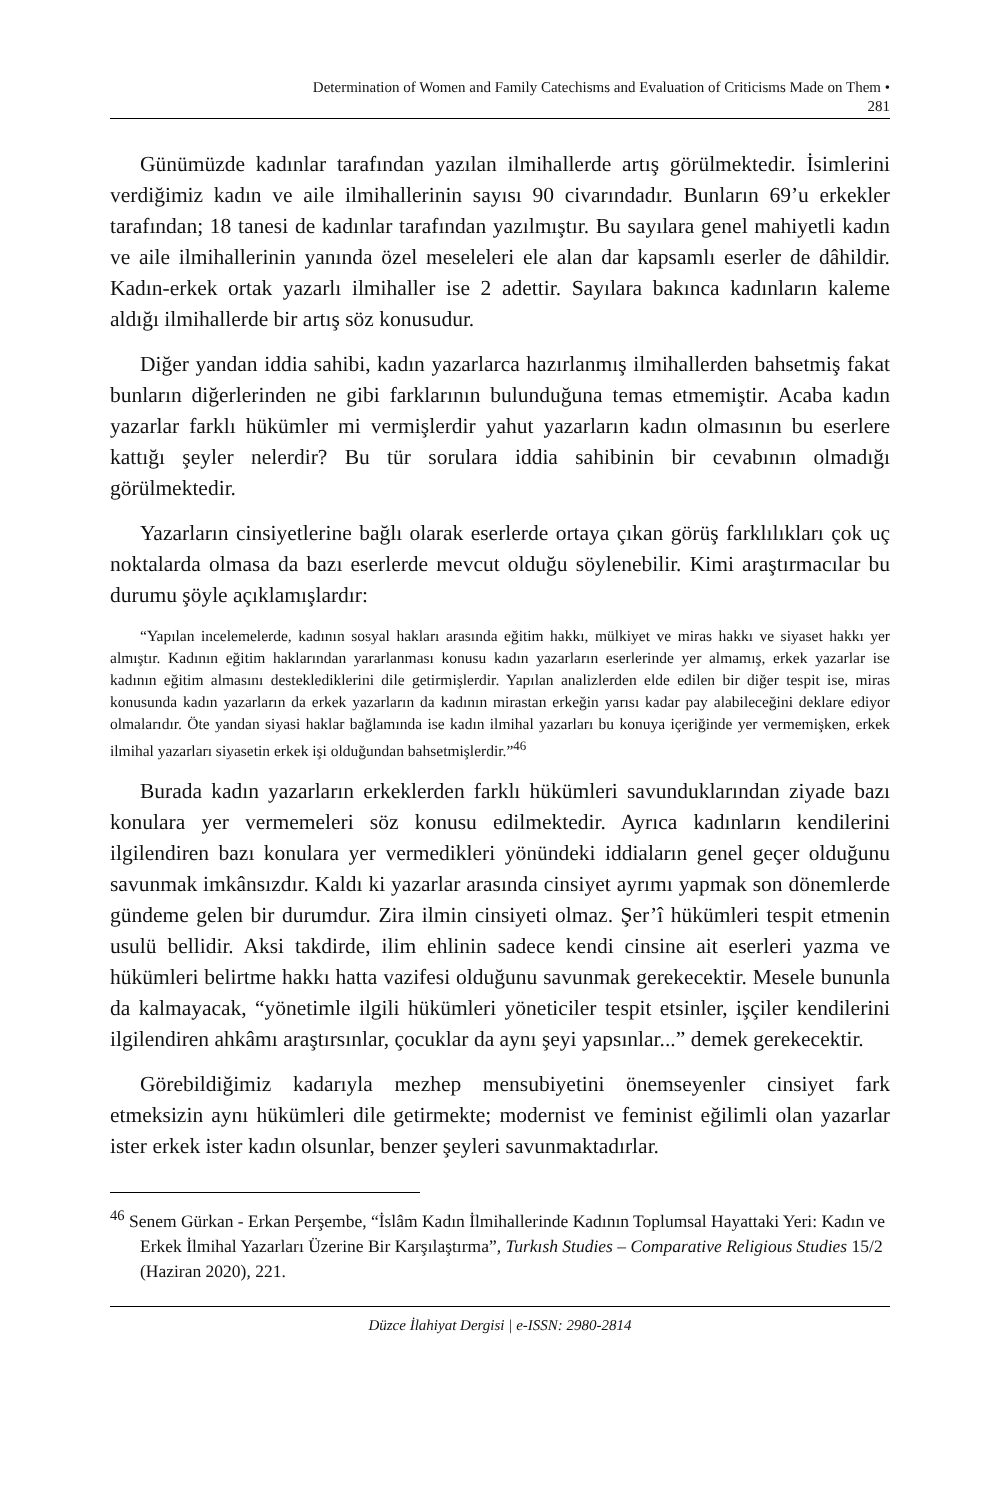Determination of Women and Family Catechisms and Evaluation of Criticisms Made on Them •
281
Günümüzde kadınlar tarafından yazılan ilmihallerde artış görülmektedir. İsimlerini verdiğimiz kadın ve aile ilmihallerinin sayısı 90 civarındadır. Bunların 69’u erkekler tarafından; 18 tanesi de kadınlar tarafından yazılmıştır. Bu sayılara genel mahiyetli kadın ve aile ilmihallerinin yanında özel meseleleri ele alan dar kapsamlı eserler de dâhildir. Kadın-erkek ortak yazarlı ilmihaller ise 2 adettir. Sayılara bakınca kadınların kaleme aldığı ilmihallerde bir artış söz konusudur.
Diğer yandan iddia sahibi, kadın yazarlarca hazırlanmış ilmihallerden bahsetmiş fakat bunların diğerlerinden ne gibi farklarının bulunduğuna temas etmemiştir. Acaba kadın yazarlar farklı hükümler mi vermişlerdir yahut yazarların kadın olmasının bu eserlere kattığı şeyler nelerdir? Bu tür sorulara iddia sahibinin bir cevabının olmadığı görülmektedir.
Yazarların cinsiyetlerine bağlı olarak eserlerde ortaya çıkan görüş farklılıkları çok uç noktalarda olmasa da bazı eserlerde mevcut olduğu söylenebilir. Kimi araştırmacılar bu durumu şöyle açıklamışlardır:
“Yapılan incelemelerde, kadının sosyal hakları arasında eğitim hakkı, mülkiyet ve miras hakkı ve siyaset hakkı yer almıştır. Kadının eğitim haklarından yararlanması konusu kadın yazarların eserlerinde yer almamış, erkek yazarlar ise kadının eğitim almasını desteklediklerini dile getirmişlerdir. Yapılan analizlerden elde edilen bir diğer tespit ise, miras konusunda kadın yazarların da erkek yazarların da kadının mirastan erkeğin yarısı kadar pay alabileceğini deklare ediyor olmalarıdır. Öte yandan siyasi haklar bağlamında ise kadın ilmihal yazarları bu konuya içeriğinde yer vermemişken, erkek ilmihal yazarları siyasetin erkek işi olduğundan bahsetmişlerdir.”<sup>46</sup>
Burada kadın yazarların erkeklerden farklı hükümleri savunduklarından ziyade bazı konulara yer vermemeleri söz konusu edilmektedir. Ayrıca kadınların kendilerini ilgilendiren bazı konulara yer vermedikleri yönündeki iddiaların genel geçer olduğunu savunmak imkânsızdır. Kaldı ki yazarlar arasında cinsiyet ayrımı yapmak son dönemlerde gündeme gelen bir durumdur. Zira ilmin cinsiyeti olmaz. Şer’î hükümleri tespit etmenin usulü bellidir. Aksi takdirde, ilim ehlinin sadece kendi cinsine ait eserleri yazma ve hükümleri belirtme hakkı hatta vazifesi olduğunu savunmak gerekecektir. Mesele bununla da kalmayacak, “yönetimle ilgili hükümleri yöneticiler tespit etsinler, işçiler kendilerini ilgilendiren ahkâmı araştırsınlar, çocuklar da aynı şeyi yapsınlar...” demek gerekecektir.
Görebildiğimiz kadarıyla mezhep mensubiyetini önemseyenler cinsiyet fark etmeksizin aynı hükümleri dile getirmekte; modernist ve feminist eğilimli olan yazarlar ister erkek ister kadın olsunlar, benzer şeyleri savunmaktadırlar.
<sup>46</sup> Senem Gürkan - Erkan Perşembe, “İslâm Kadın İlmihallerinde Kadının Toplumsal Hayattaki Yeri: Kadın ve Erkek İlmihal Yazarları Üzerine Bir Karşılaştırma”, Turkısh Studies – Comparative Religious Studies 15/2 (Haziran 2020), 221.
Düzce İlahiyat Dergisi | e-ISSN: 2980-2814